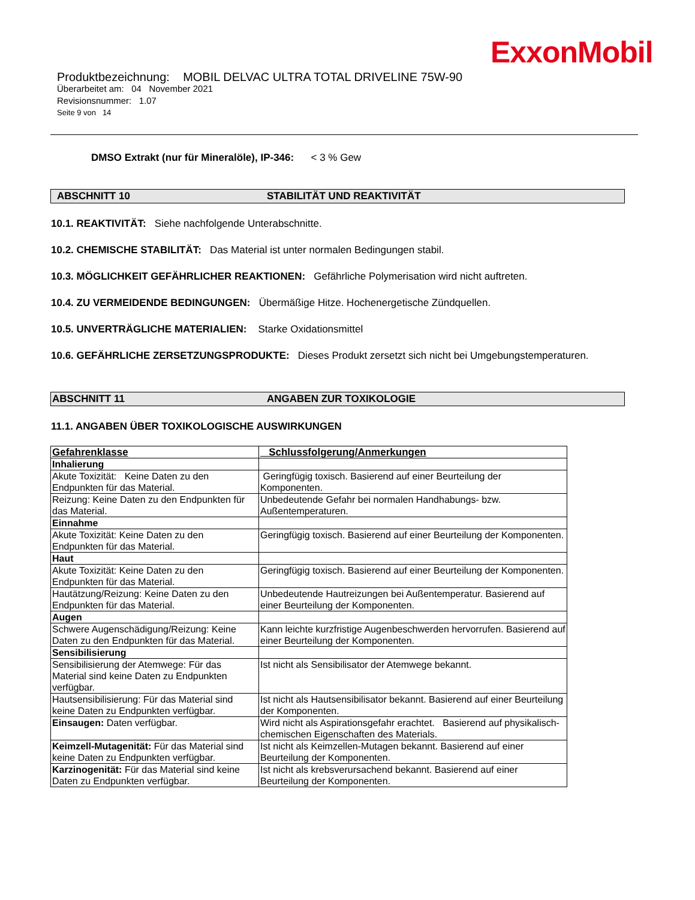ExxonMobil
Produktbezeichnung: MOBIL DELVAC ULTRA TOTAL DRIVELINE 75W-90
Überarbeitet am: 04 November 2021
Revisionsnummer: 1.07
Seite 9 von 14
DMSO Extrakt (nur für Mineralöle), IP-346: < 3 % Gew
ABSCHNITT 10 STABILITÄT UND REAKTIVITÄT
10.1. REAKTIVITÄT: Siehe nachfolgende Unterabschnitte.
10.2. CHEMISCHE STABILITÄT: Das Material ist unter normalen Bedingungen stabil.
10.3. MÖGLICHKEIT GEFÄHRLICHER REAKTIONEN: Gefährliche Polymerisation wird nicht auftreten.
10.4. ZU VERMEIDENDE BEDINGUNGEN: Übermäßige Hitze. Hochenergetische Zündquellen.
10.5. UNVERTRÄGLICHE MATERIALIEN: Starke Oxidationsmittel
10.6. GEFÄHRLICHE ZERSETZUNGSPRODUKTE: Dieses Produkt zersetzt sich nicht bei Umgebungstemperaturen.
ABSCHNITT 11 ANGABEN ZUR TOXIKOLOGIE
11.1. ANGABEN ÜBER TOXIKOLOGISCHE AUSWIRKUNGEN
| Gefahrenklasse | Schlussfolgerung/Anmerkungen |
| --- | --- |
| Inhalierung | |
| Akute Toxizität: Keine Daten zu den Endpunkten für das Material. | Geringfügig toxisch. Basierend auf einer Beurteilung der Komponenten. |
| Reizung: Keine Daten zu den Endpunkten für das Material. | Unbedeutende Gefahr bei normalen Handhabungs- bzw. Außentemperaturen. |
| Einnahme | |
| Akute Toxizität: Keine Daten zu den Endpunkten für das Material. | Geringfügig toxisch. Basierend auf einer Beurteilung der Komponenten. |
| Haut | |
| Akute Toxizität: Keine Daten zu den Endpunkten für das Material. | Geringfügig toxisch. Basierend auf einer Beurteilung der Komponenten. |
| Hautätzung/Reizung: Keine Daten zu den Endpunkten für das Material. | Unbedeutende Hautreizungen bei Außentemperatur. Basierend auf einer Beurteilung der Komponenten. |
| Augen | |
| Schwere Augenschädigung/Reizung: Keine Daten zu den Endpunkten für das Material. | Kann leichte kurzfristige Augenbeschwerden hervorrufen. Basierend auf einer Beurteilung der Komponenten. |
| Sensibilisierung | |
| Sensibilisierung der Atemwege: Für das Material sind keine Daten zu Endpunkten verfügbar. | Ist nicht als Sensibilisator der Atemwege bekannt. |
| Hautsensibilisierung: Für das Material sind keine Daten zu Endpunkten verfügbar. | Ist nicht als Hautsensibilisator bekannt. Basierend auf einer Beurteilung der Komponenten. |
| Einsaugen: Daten verfügbar. | Wird nicht als Aspirationsgefahr erachtet. Basierend auf physikalisch-chemischen Eigenschaften des Materials. |
| Keimzell-Mutagenität: Für das Material sind keine Daten zu Endpunkten verfügbar. | Ist nicht als Keimzellen-Mutagen bekannt. Basierend auf einer Beurteilung der Komponenten. |
| Karzinogenität: Für das Material sind keine Daten zu Endpunkten verfügbar. | Ist nicht als krebsverursachend bekannt. Basierend auf einer Beurteilung der Komponenten. |